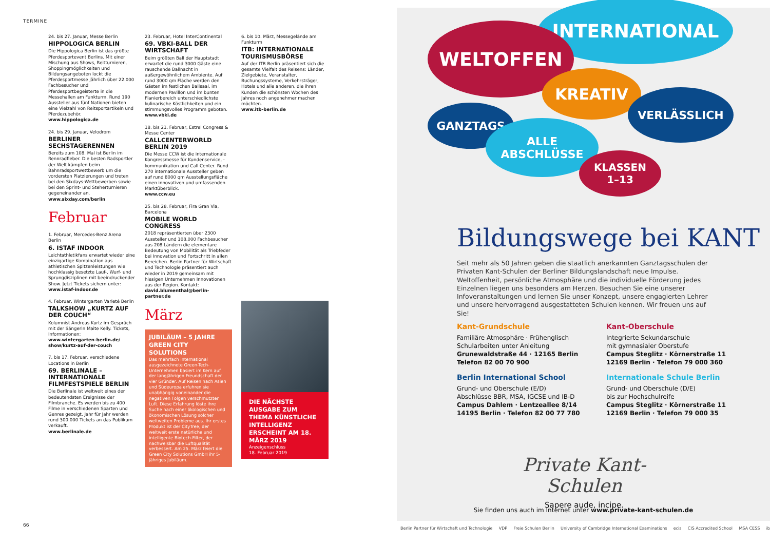TERMINE
24. bis 27. Januar, Messe Berlin
HIPPOLOGICA BERLIN
Die Hippologica Berlin ist das größte Pferdesportevent Berlins. Mit einer Mischung aus Shows, Reitturnieren, Shoppingmöglichkeiten und Bildungsangeboten lockt die Pferdesportmesse jährlich über 22.000 Fachbesucher und Pferdesportbegeisterte in die Messehallen am Funkturm. Rund 190 Aussteller aus fünf Nationen bieten eine Vielzahl von Reitsportartikeln und Pferdezubehör.
www.hippologica.de
24. bis 29. Januar, Velodrom
BERLINER SECHSTAGERENNEN
Bereits zum 108. Mal ist Berlin im Rennradfieber. Die besten Radsportler der Welt kämpfen beim Bahnradsportwettbewerb um die vordersten Platzierungen und treten bei den Sixdays-Wettbewerben sowie bei den Sprint- und Steherturnieren gegeneinander an.
www.sixday.com/berlin
Februar
1. Februar, Mercedes-Benz Arena Berlin
6. ISTAF INDOOR
Leichtathletikfans erwartet wieder eine einzigartige Kombination aus athletischen Spitzenleistungen wie hochklassig besetzte Lauf-, Wurf- und Sprungdisziplinen mit beeindruckender Show. Jetzt Tickets sichern unter:
www.istaf-indoor.de
4. Februar, Wintergarten Varieté Berlin
TALKSHOW „KURTZ AUF DER COUCH“Kolumnist Andreas Kurtz im Gespräch mit der Sängerin Maite Kelly. Tickets, Informationen:
www.wintergarten-berlin.de/ show/kurtz-auf-der-couch
7. bis 17. Februar, verschiedene Locations in Berlin
69. BERLINALE – INTERNATIONALE FILMFESTSPIELE BERLIN
Die Berlinale ist weltweit eines der bedeutendsten Ereignisse der Filmbranche. Es werden bis zu 400 Filme in verschiedenen Sparten und Genres gezeigt. Jahr für Jahr werden rund 300.000 Tickets an das Publikum verkauft.
www.berlinale.de
23. Februar, Hotel InterContinental
69. VBKI-BALL DER WIRTSCHAFT
Beim größten Ball der Hauptstadt erwartet die rund 3000 Gäste eine rauschende Ballnacht in außergewöhnlichem Ambiente. Auf rund 3000 qm Fläche werden den Gästen im festlichen Ballsaal, im modernen Pavillon und im bunten Flanierbereich unterschiedlichste kulinarische Köstlichkeiten und ein stimmungsvolles Programm geboten.
www.vbki.de
18. bis 21. Februar, Estrel Congress & Messe Center
CALLCENTERWORLD BERLIN 2019
Die Messe CCW ist die internationale Kongressmesse für Kundenservice, -kommunikation und Call Center. Rund 270 internationale Aussteller geben auf rund 8000 qm Ausstellungsfläche einen innovativen und umfassenden Marktüberblick.
www.ccw.eu
25. bis 28. Februar, Fira Gran Via, Barcelona
MOBILE WORLD CONGRESS
2018 repräsentierten über 2300 Aussteller und 108.000 Fachbesucher aus 208 Ländern die elementare Bedeutung von Mobilität als Triebfeder bei Innovation und Fortschritt in allen Bereichen. Berlin Partner für Wirtschaft und Technologie präsentiert auch wieder in 2019 gemeinsam mit hiesigen Unternehmen Innovationen aus der Region. Kontakt:
david.blumenthal@berlin-partner.de
März
JUBILÄUM – 5 JAHRE GREEN CITY SOLUTIONS
Das mehrfach international ausgezeichnete Green-Tech-Unternehmen basiert im Kern auf der langjährigen Freundschaft der vier Gründer. Auf Reisen nach Asien und Südeuropa erfuhren sie unabhängig voneinander die negativen Folgen verschmutzter Luft. Diese Erfahrung löste ihre Suche nach einer ökologischen und ökonomischen Lösung solcher weltweiten Probleme aus. Ihr erstes Produkt ist der CityTree, der weltweit erste natürliche und intelligente Biotech-Filter, der nachweisbar die Luftqualität verbessert. Am 25. März feiert die Green City Solutions GmbH ihr 5-jähriges Jubiläum.
6. bis 10. März, Messegelände am Funkturm
ITB: INTERNATIONALE TOURISMUSBÖRSE
Auf der ITB Berlin präsentiert sich die gesamte Vielfalt des Reisens: Länder, Zielgebiete, Veranstalter, Buchungssysteme, Verkehrsträger, Hotels und alle anderen, die ihren Kunden die schönsten Wochen des Jahres noch angenehmer machen möchten.
www.itb-berlin.de
DIE NÄCHSTE AUSGABE ZUM THEMA KÜNSTLICHE INTELLIGENZ ERSCHEINT AM 18. MÄRZ 2019
Anzeigenschluss
18. Februar 2019
66
INTERNATIONAL
WELTOFFEN
KREATIV
VERLÄSSLICH
GANZTAGS
ALLE
ABSCHLÜSSE
KLASSEN
1–13
Bildungswege bei KANT
Seit mehr als 50 Jahren geben die staatlich anerkannten Ganztagsschulen der Privaten Kant-Schulen der Berliner Bildungslandschaft neue Impulse. Weltoffenheit, persönliche Atmosphäre und die individuelle Förderung jedes Einzelnen liegen uns besonders am Herzen. Besuchen Sie eine unserer Infoveranstaltungen und lernen Sie unser Konzept, unsere engagierten Lehrer und unsere hervorragend ausgestatteten Schulen kennen. Wir freuen uns auf Sie!
Kant-Grundschule
Familiäre Atmosphäre · Frühenglisch
Schularbeiten unter Anleitung
Grunewaldstraße 44 · 12165 Berlin
Telefon 82 00 70 900
Kant-Oberschule
Integrierte Sekundarschule
mit gymnasialer Oberstufe
Campus Steglitz · Körnerstraße 11
12169 Berlin · Telefon 79 000 360
Berlin International School
Grund- und Oberschule (E/D)
Abschlüsse BBR, MSA, IGCSE und IB-D
Campus Dahlem · Lentzeallee 8/14
14195 Berlin · Telefon 82 00 77 780
Internationale Schule Berlin
Grund- und Oberschule (D/E)
bis zur Hochschulreife
Campus Steglitz · Körnerstraße 11
12169 Berlin · Telefon 79 000 35
Private Kant-Schulen
Sapere aude, incipe.
Sie finden uns auch im Internet unter www.private-kant-schulen.de
Berlin Partner für Wirtschaft und Technologie VDP Freie Schulen Berlin University of Cambridge International Examinations ecis CIS Accredited School MSA CESS ib